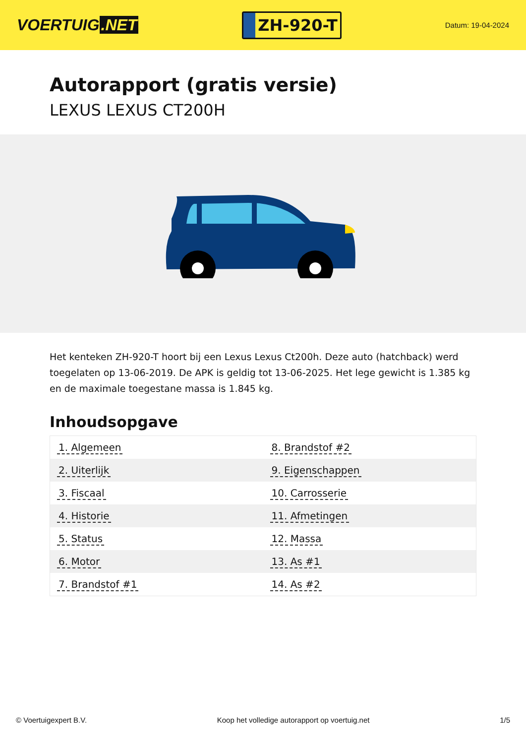VOERTUIG.NET
ZH-920-T
Datum: 19-04-2024
Autorapport (gratis versie)
LEXUS LEXUS CT200H
Het kenteken ZH-920-T hoort bij een Lexus Lexus Ct200h. Deze auto (hatchback) werd toegelaten op 13-06-2019. De APK is geldig tot 13-06-2025. Het lege gewicht is 1.385 kg en de maximale toegestane massa is 1.845 kg.
Inhoudsopgave
| 1. Algemeen | 8. Brandstof #2 |
| 2. Uiterlijk | 9. Eigenschappen |
| 3. Fiscaal | 10. Carrosserie |
| 4. Historie | 11. Afmetingen |
| 5. Status | 12. Massa |
| 6. Motor | 13. As #1 |
| 7. Brandstof #1 | 14. As #2 |
© Voertuigexpert B.V. Koop het volledige autorapport op voertuig.net 1/5